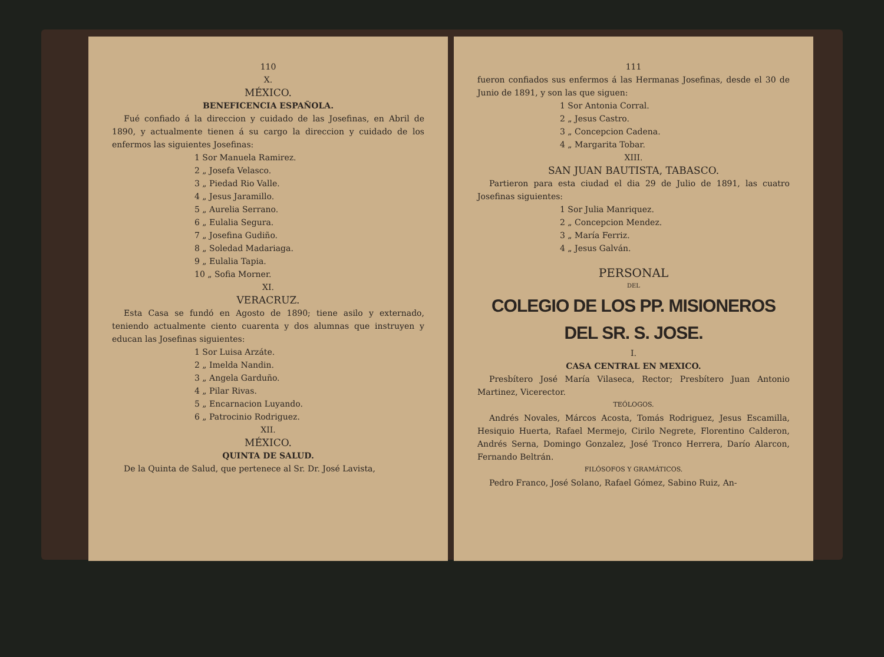110
X.
MÉXICO.
BENEFICENCIA ESPAÑOLA.
Fué confiado á la direccion y cuidado de las Josefinas, en Abril de 1890, y actualmente tienen á su cargo la direccion y cuidado de los enfermos las siguientes Josefinas:
1 Sor Manuela Ramirez.
2 „ Josefa Velasco.
3 „ Piedad Rio Valle.
4 „ Jesus Jaramillo.
5 „ Aurelia Serrano.
6 „ Eulalia Segura.
7 „ Josefina Gudiño.
8 „ Soledad Madariaga.
9 „ Eulalia Tapia.
10 „ Sofia Morner.
XI.
VERACRUZ.
Esta Casa se fundó en Agosto de 1890; tiene asilo y externado, teniendo actualmente ciento cuarenta y dos alumnas que instruyen y educan las Josefinas siguientes:
1 Sor Luisa Arzáte.
2 „ Imelda Nandin.
3 „ Angela Garduño.
4 „ Pilar Rivas.
5 „ Encarnacion Luyando.
6 „ Patrocinio Rodriguez.
XII.
MÉXICO.
QUINTA DE SALUD.
De la Quinta de Salud, que pertenece al Sr. Dr. José Lavista,
111
fueron confiados sus enfermos á las Hermanas Josefinas, desde el 30 de Junio de 1891, y son las que siguen:
1 Sor Antonia Corral.
2 „ Jesus Castro.
3 „ Concepcion Cadena.
4 „ Margarita Tobar.
XIII.
SAN JUAN BAUTISTA, TABASCO.
Partieron para esta ciudad el dia 29 de Julio de 1891, las cuatro Josefinas siguientes:
1 Sor Julia Manriquez.
2 „ Concepcion Mendez.
3 „ María Ferriz.
4 „ Jesus Galván.
PERSONAL
DEL
COLEGIO DE LOS PP. MISIONEROS DEL SR. S. JOSE.
I.
CASA CENTRAL EN MEXICO.
Presbítero José María Vilaseca, Rector; Presbítero Juan Antonio Martinez, Vicerector.
TEÓLOGOS.
Andrés Novales, Márcos Acosta, Tomás Rodriguez, Jesus Escamilla, Hesiquio Huerta, Rafael Mermejo, Cirilo Negrete, Florentino Calderon, Andrés Serna, Domingo Gonzalez, José Tronco Herrera, Darío Alarcon, Fernando Beltrán.
FILÓSOFOS Y GRAMÁTICOS.
Pedro Franco, José Solano, Rafael Gómez, Sabino Ruiz, An-